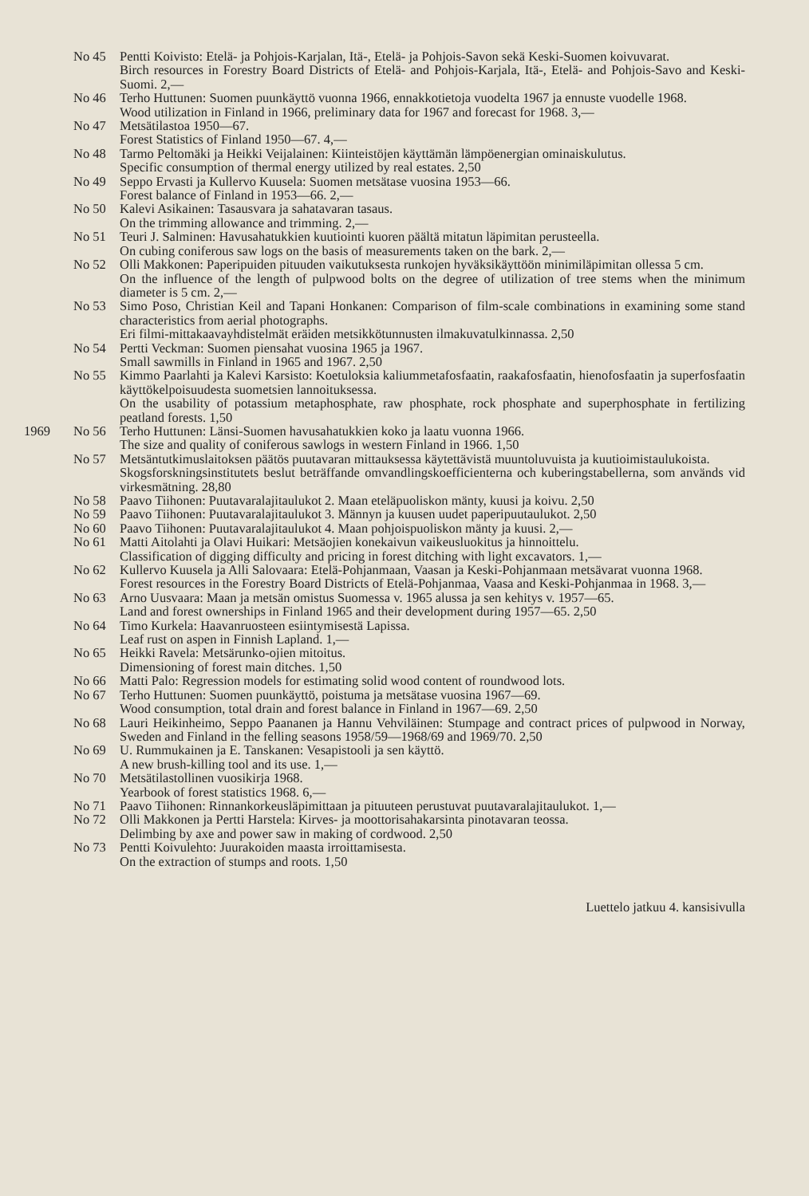No 45 Pentti Koivisto: Etelä- ja Pohjois-Karjalan, Itä-, Etelä- ja Pohjois-Savon sekä Keski-Suomen koivuvarat.
Birch resources in Forestry Board Districts of Etelä- and Pohjois-Karjala, Itä-, Etelä- and Pohjois-Savo and Keski-Suomi. 2,—
No 46 Terho Huttunen: Suomen puunkäyttö vuonna 1966, ennakkotietoja vuodelta 1967 ja ennuste vuodelle 1968.
Wood utilization in Finland in 1966, preliminary data for 1967 and forecast for 1968. 3,—
No 47 Metsätilastoa 1950—67.
Forest Statistics of Finland 1950—67. 4,—
No 48 Tarmo Peltomäki ja Heikki Veijalainen: Kiinteistöjen käyttämän lämpöenergian ominaiskulutus.
Specific consumption of thermal energy utilized by real estates. 2,50
No 49 Seppo Ervasti ja Kullervo Kuusela: Suomen metsätase vuosina 1953—66.
Forest balance of Finland in 1953—66. 2,—
No 50 Kalevi Asikainen: Tasausvara ja sahatavaran tasaus.
On the trimming allowance and trimming. 2,—
No 51 Teuri J. Salminen: Havusahatukkien kuutiointi kuoren päältä mitatun läpimitan perusteella.
On cubing coniferous saw logs on the basis of measurements taken on the bark. 2,—
No 52 Olli Makkonen: Paperipuiden pituuden vaikutuksesta runkojen hyväksikäyttöön minimiläpimitan ollessa 5 cm.
On the influence of the length of pulpwood bolts on the degree of utilization of tree stems when the minimum diameter is 5 cm. 2,—
No 53 Simo Poso, Christian Keil and Tapani Honkanen: Comparison of film-scale combinations in examining some stand characteristics from aerial photographs.
Eri filmi-mittakaavayhdistelmät eräiden metsikkötunnusten ilmakuvatulkinnassa. 2,50
No 54 Pertti Veckman: Suomen piensahat vuosina 1965 ja 1967.
Small sawmills in Finland in 1965 and 1967. 2,50
No 55 Kimmo Paarlahti ja Kalevi Karsisto: Koetuloksia kaliummetafosfaatin, raakafosfaatin, hienofosfaatin ja superfosfaatin käyttökelpoisuudesta suometsien lannoituksessa.
On the usability of potassium metaphosphate, raw phosphate, rock phosphate and superphosphate in fertilizing peatland forests. 1,50
1969 No 56 Terho Huttunen: Länsi-Suomen havusahatukkien koko ja laatu vuonna 1966.
The size and quality of coniferous sawlogs in western Finland in 1966. 1,50
No 57 Metsäntutkimuslaitoksen päätös puutavaran mittauksessa käytettävistä muuntoluvuista ja kuutioimistaulukoista.
Skogsforskningsinstitutets beslut beträffande omvandlingskoefficienterna och kuberingstabellerna, som används vid virkesmätning. 28,80
No 58 Paavo Tiihonen: Puutavaralajitaulukot 2. Maan eteläpuoliskon mänty, kuusi ja koivu. 2,50
No 59 Paavo Tiihonen: Puutavaralajitaulukot 3. Männyn ja kuusen uudet paperipuutaulukot. 2,50
No 60 Paavo Tiihonen: Puutavaralajitaulukot 4. Maan pohjoispuoliskon mänty ja kuusi. 2,—
No 61 Matti Aitolahti ja Olavi Huikari: Metsäojien konekaivun vaikeusluokitus ja hinnoittelu.
Classification of digging difficulty and pricing in forest ditching with light excavators. 1,—
No 62 Kullervo Kuusela ja Alli Salovaara: Etelä-Pohjanmaan, Vaasan ja Keski-Pohjanmaan metsävarat vuonna 1968.
Forest resources in the Forestry Board Districts of Etelä-Pohjanmaa, Vaasa and Keski-Pohjanmaa in 1968. 3,—
No 63 Arno Uusvaara: Maan ja metsän omistus Suomessa v. 1965 alussa ja sen kehitys v. 1957—65.
Land and forest ownerships in Finland 1965 and their development during 1957—65. 2,50
No 64 Timo Kurkela: Haavanruosteen esiintymisestä Lapissa.
Leaf rust on aspen in Finnish Lapland. 1,—
No 65 Heikki Ravela: Metsärunko-ojien mitoitus.
Dimensioning of forest main ditches. 1,50
No 66 Matti Palo: Regression models for estimating solid wood content of roundwood lots.
No 67 Terho Huttunen: Suomen puunkäyttö, poistuma ja metsätase vuosina 1967—69.
Wood consumption, total drain and forest balance in Finland in 1967—69. 2,50
No 68 Lauri Heikinheimo, Seppo Paananen ja Hannu Vehviläinen: Stumpage and contract prices of pulpwood in Norway, Sweden and Finland in the felling seasons 1958/59—1968/69 and 1969/70. 2,50
No 69 U. Rummukainen ja E. Tanskanen: Vesapistooli ja sen käyttö.
A new brush-killing tool and its use. 1,—
No 70 Metsätilastollinen vuosikirja 1968.
Yearbook of forest statistics 1968. 6,—
No 71 Paavo Tiihonen: Rinnankorkeusläpimittaan ja pituuteen perustuvat puutavaralajitaulukot. 1,—
No 72 Olli Makkonen ja Pertti Harstela: Kirves- ja moottorisahakarsinta pinotavaran teossa.
Delimbing by axe and power saw in making of cordwood. 2,50
No 73 Pentti Koivulehto: Juurakoiden maasta irroittamisesta.
On the extraction of stumps and roots. 1,50
Luettelo jatkuu 4. kansisivulla